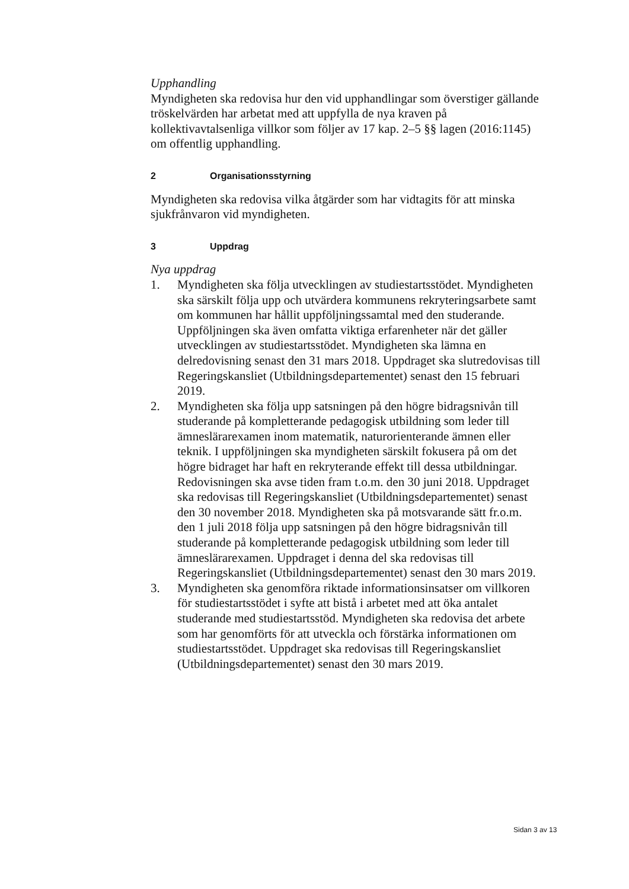Upphandling
Myndigheten ska redovisa hur den vid upphandlingar som överstiger gällande tröskelvärden har arbetat med att uppfylla de nya kraven på kollektivavtalsenliga villkor som följer av 17 kap. 2–5 §§ lagen (2016:1145) om offentlig upphandling.
2 Organisationsstyrning
Myndigheten ska redovisa vilka åtgärder som har vidtagits för att minska sjukfrånvaron vid myndigheten.
3 Uppdrag
Nya uppdrag
1. Myndigheten ska följa utvecklingen av studiestartsstödet. Myndigheten ska särskilt följa upp och utvärdera kommunens rekryteringsarbete samt om kommunen har hållit uppföljningssamtal med den studerande. Uppföljningen ska även omfatta viktiga erfarenheter när det gäller utvecklingen av studiestartsstödet. Myndigheten ska lämna en delredovisning senast den 31 mars 2018. Uppdraget ska slutredovisas till Regeringskansliet (Utbildningsdepartementet) senast den 15 februari 2019.
2. Myndigheten ska följa upp satsningen på den högre bidragsnivån till studerande på kompletterande pedagogisk utbildning som leder till ämneslärarexamen inom matematik, naturorienterande ämnen eller teknik. I uppföljningen ska myndigheten särskilt fokusera på om det högre bidraget har haft en rekryterande effekt till dessa utbildningar. Redovisningen ska avse tiden fram t.o.m. den 30 juni 2018. Uppdraget ska redovisas till Regeringskansliet (Utbildningsdepartementet) senast den 30 november 2018. Myndigheten ska på motsvarande sätt fr.o.m. den 1 juli 2018 följa upp satsningen på den högre bidragsnivån till studerande på kompletterande pedagogisk utbildning som leder till ämneslärarexamen. Uppdraget i denna del ska redovisas till Regeringskansliet (Utbildningsdepartementet) senast den 30 mars 2019.
3. Myndigheten ska genomföra riktade informationsinsatser om villkoren för studiestartsstödet i syfte att bistå i arbetet med att öka antalet studerande med studiestartsstöd. Myndigheten ska redovisa det arbete som har genomförts för att utveckla och förstärka informationen om studiestartsstödet. Uppdraget ska redovisas till Regeringskansliet (Utbildningsdepartementet) senast den 30 mars 2019.
Sidan 3 av 13